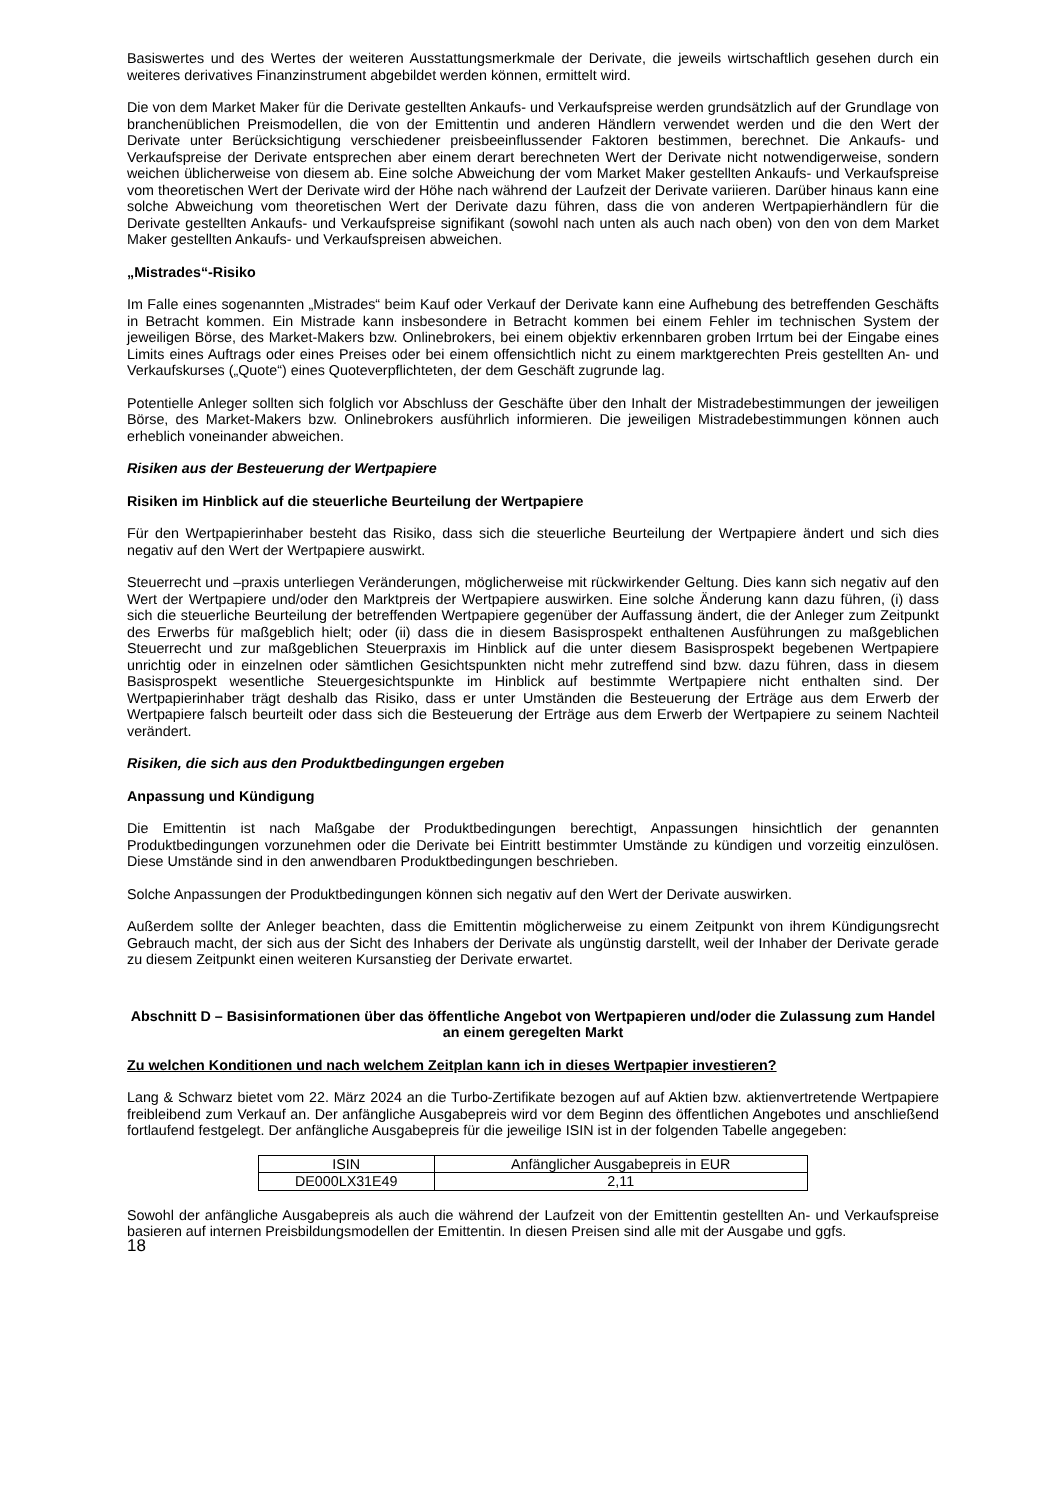Basiswertes und des Wertes der weiteren Ausstattungsmerkmale der Derivate, die jeweils wirtschaftlich gesehen durch ein weiteres derivatives Finanzinstrument abgebildet werden können, ermittelt wird.
Die von dem Market Maker für die Derivate gestellten Ankaufs- und Verkaufspreise werden grundsätzlich auf der Grundlage von branchenüblichen Preismodellen, die von der Emittentin und anderen Händlern verwendet werden und die den Wert der Derivate unter Berücksichtigung verschiedener preisbeeinflussender Faktoren bestimmen, berechnet. Die Ankaufs- und Verkaufspreise der Derivate entsprechen aber einem derart berechneten Wert der Derivate nicht notwendigerweise, sondern weichen üblicherweise von diesem ab. Eine solche Abweichung der vom Market Maker gestellten Ankaufs- und Verkaufspreise vom theoretischen Wert der Derivate wird der Höhe nach während der Laufzeit der Derivate variieren. Darüber hinaus kann eine solche Abweichung vom theoretischen Wert der Derivate dazu führen, dass die von anderen Wertpapierhändlern für die Derivate gestellten Ankaufs- und Verkaufspreise signifikant (sowohl nach unten als auch nach oben) von den von dem Market Maker gestellten Ankaufs- und Verkaufspreisen abweichen.
„Mistrades“-Risiko
Im Falle eines sogenannten „Mistrades“ beim Kauf oder Verkauf der Derivate kann eine Aufhebung des betreffenden Geschäfts in Betracht kommen. Ein Mistrade kann insbesondere in Betracht kommen bei einem Fehler im technischen System der jeweiligen Börse, des Market-Makers bzw. Onlinebrokers, bei einem objektiv erkennbaren groben Irrtum bei der Eingabe eines Limits eines Auftrags oder eines Preises oder bei einem offensichtlich nicht zu einem marktgerechten Preis gestellten An- und Verkaufskurses („Quote“) eines Quoteverpflichteten, der dem Geschäft zugrunde lag.
Potentielle Anleger sollten sich folglich vor Abschluss der Geschäfte über den Inhalt der Mistradebestimmungen der jeweiligen Börse, des Market-Makers bzw. Onlinebrokers ausführlich informieren. Die jeweiligen Mistradebestimmungen können auch erheblich voneinander abweichen.
Risiken aus der Besteuerung der Wertpapiere
Risiken im Hinblick auf die steuerliche Beurteilung der Wertpapiere
Für den Wertpapierinhaber besteht das Risiko, dass sich die steuerliche Beurteilung der Wertpapiere ändert und sich dies negativ auf den Wert der Wertpapiere auswirkt.
Steuerrecht und –praxis unterliegen Veränderungen, möglicherweise mit rückwirkender Geltung. Dies kann sich negativ auf den Wert der Wertpapiere und/oder den Marktpreis der Wertpapiere auswirken. Eine solche Änderung kann dazu führen, (i) dass sich die steuerliche Beurteilung der betreffenden Wertpapiere gegenüber der Auffassung ändert, die der Anleger zum Zeitpunkt des Erwerbs für maßgeblich hielt; oder (ii) dass die in diesem Basisprospekt enthaltenen Ausführungen zu maßgeblichen Steuerrecht und zur maßgeblichen Steuerpraxis im Hinblick auf die unter diesem Basisprospekt begebenen Wertpapiere unrichtig oder in einzelnen oder sämtlichen Gesichtspunkten nicht mehr zutreffend sind bzw. dazu führen, dass in diesem Basisprospekt wesentliche Steuergesichtspunkte im Hinblick auf bestimmte Wertpapiere nicht enthalten sind. Der Wertpapierinhaber trägt deshalb das Risiko, dass er unter Umständen die Besteuerung der Erträge aus dem Erwerb der Wertpapiere falsch beurteilt oder dass sich die Besteuerung der Erträge aus dem Erwerb der Wertpapiere zu seinem Nachteil verändert.
Risiken, die sich aus den Produktbedingungen ergeben
Anpassung und Kündigung
Die Emittentin ist nach Maßgabe der Produktbedingungen berechtigt, Anpassungen hinsichtlich der genannten Produktbedingungen vorzunehmen oder die Derivate bei Eintritt bestimmter Umstände zu kündigen und vorzeitig einzulösen. Diese Umstände sind in den anwendbaren Produktbedingungen beschrieben.
Solche Anpassungen der Produktbedingungen können sich negativ auf den Wert der Derivate auswirken.
Außerdem sollte der Anleger beachten, dass die Emittentin möglicherweise zu einem Zeitpunkt von ihrem Kündigungsrecht Gebrauch macht, der sich aus der Sicht des Inhabers der Derivate als ungünstig darstellt, weil der Inhaber der Derivate gerade zu diesem Zeitpunkt einen weiteren Kursanstieg der Derivate erwartet.
Abschnitt D – Basisinformationen über das öffentliche Angebot von Wertpapieren und/oder die Zulassung zum Handel an einem geregelten Markt
Zu welchen Konditionen und nach welchem Zeitplan kann ich in dieses Wertpapier investieren?
Lang & Schwarz bietet vom 22. März 2024 an die Turbo-Zertifikate bezogen auf auf Aktien bzw. aktienvertretende Wertpapiere freibleibend zum Verkauf an. Der anfängliche Ausgabepreis wird vor dem Beginn des öffentlichen Angebotes und anschließend fortlaufend festgelegt. Der anfängliche Ausgabepreis für die jeweilige ISIN ist in der folgenden Tabelle angegeben:
| ISIN | Anfänglicher Ausgabepreis in EUR |
| --- | --- |
| DE000LX31E49 | 2,11 |
Sowohl der anfängliche Ausgabepreis als auch die während der Laufzeit von der Emittentin gestellten An- und Verkaufspreise basieren auf internen Preisbildungsmodellen der Emittentin. In diesen Preisen sind alle mit der Ausgabe und ggfs.
18